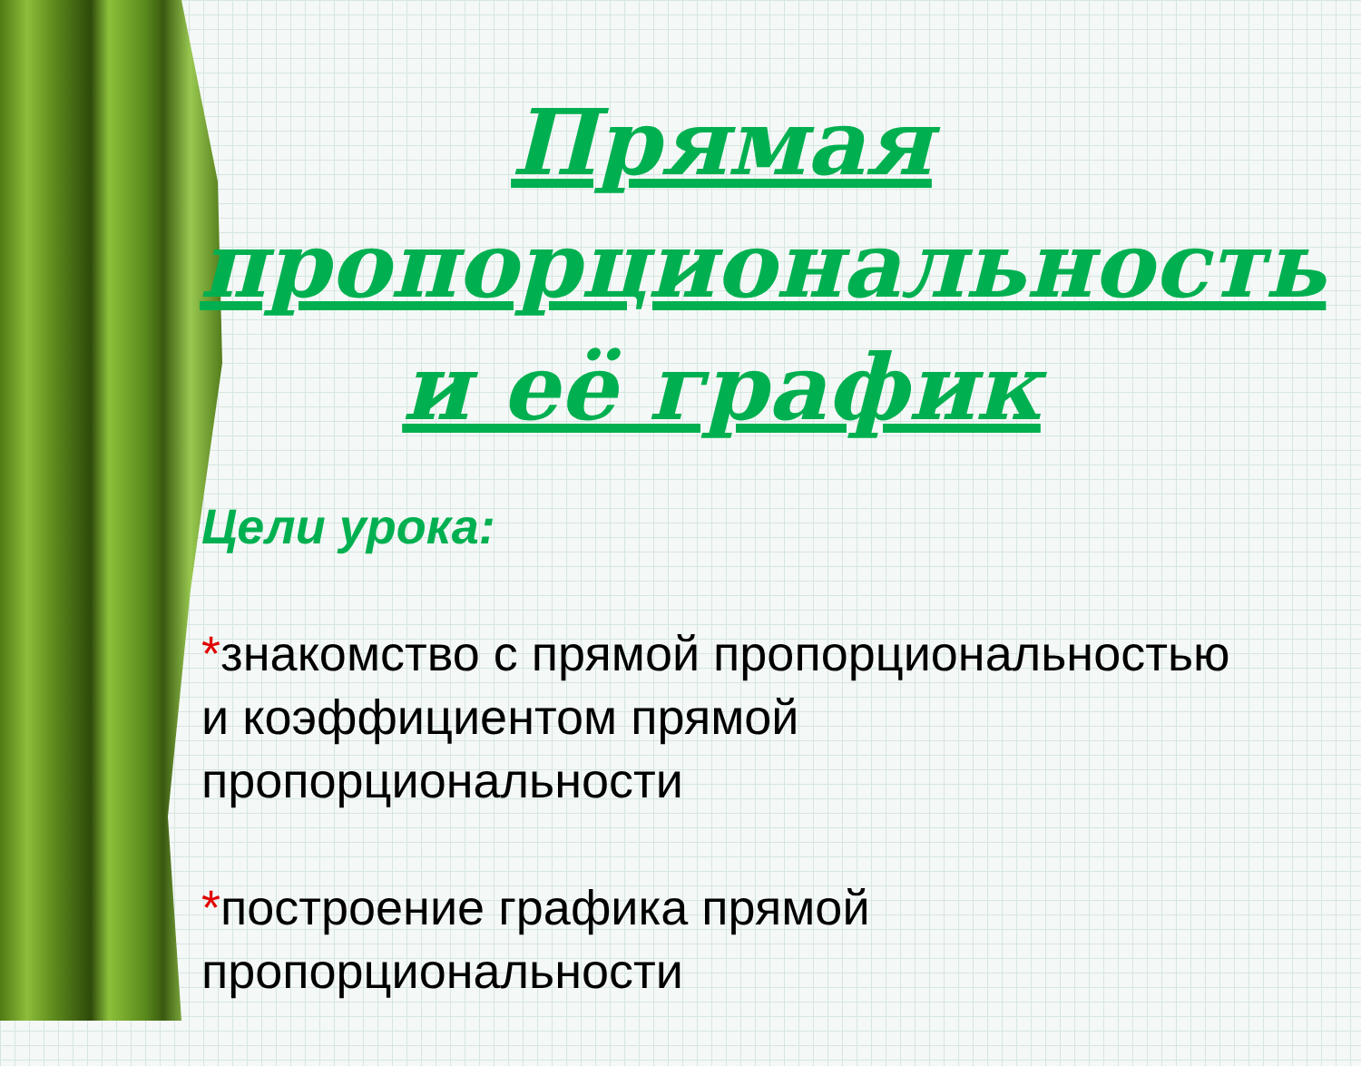Прямая пропорциональность и её график
Цели урока:
*знакомство с прямой пропорциональностью и коэффициентом прямой пропорциональности
*построение графика прямой пропорциональности